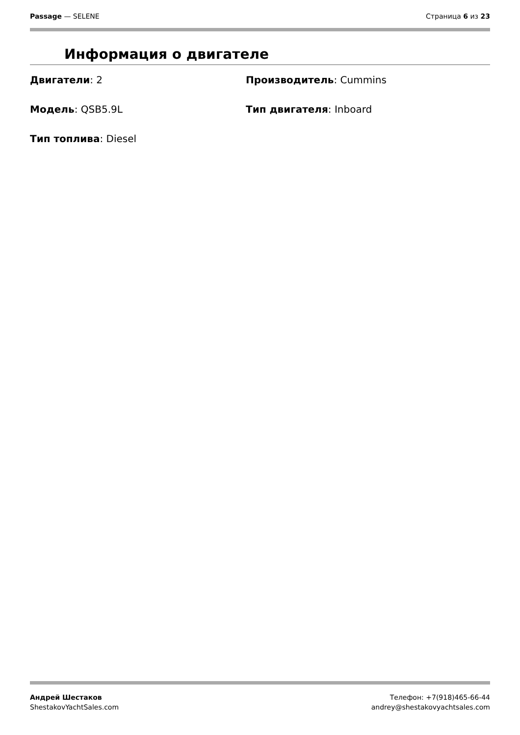Passage — SELENE Страница 6 из 23
Информация о двигателе
Двигатели: 2
Производитель: Cummins
Модель: QSB5.9L
Тип двигателя: Inboard
Тип топлива: Diesel
Андрей Шестаков
ShestakovYachtSales.com
Телефон: +7(918)465-66-44
andrey@shestakovyachtsales.com